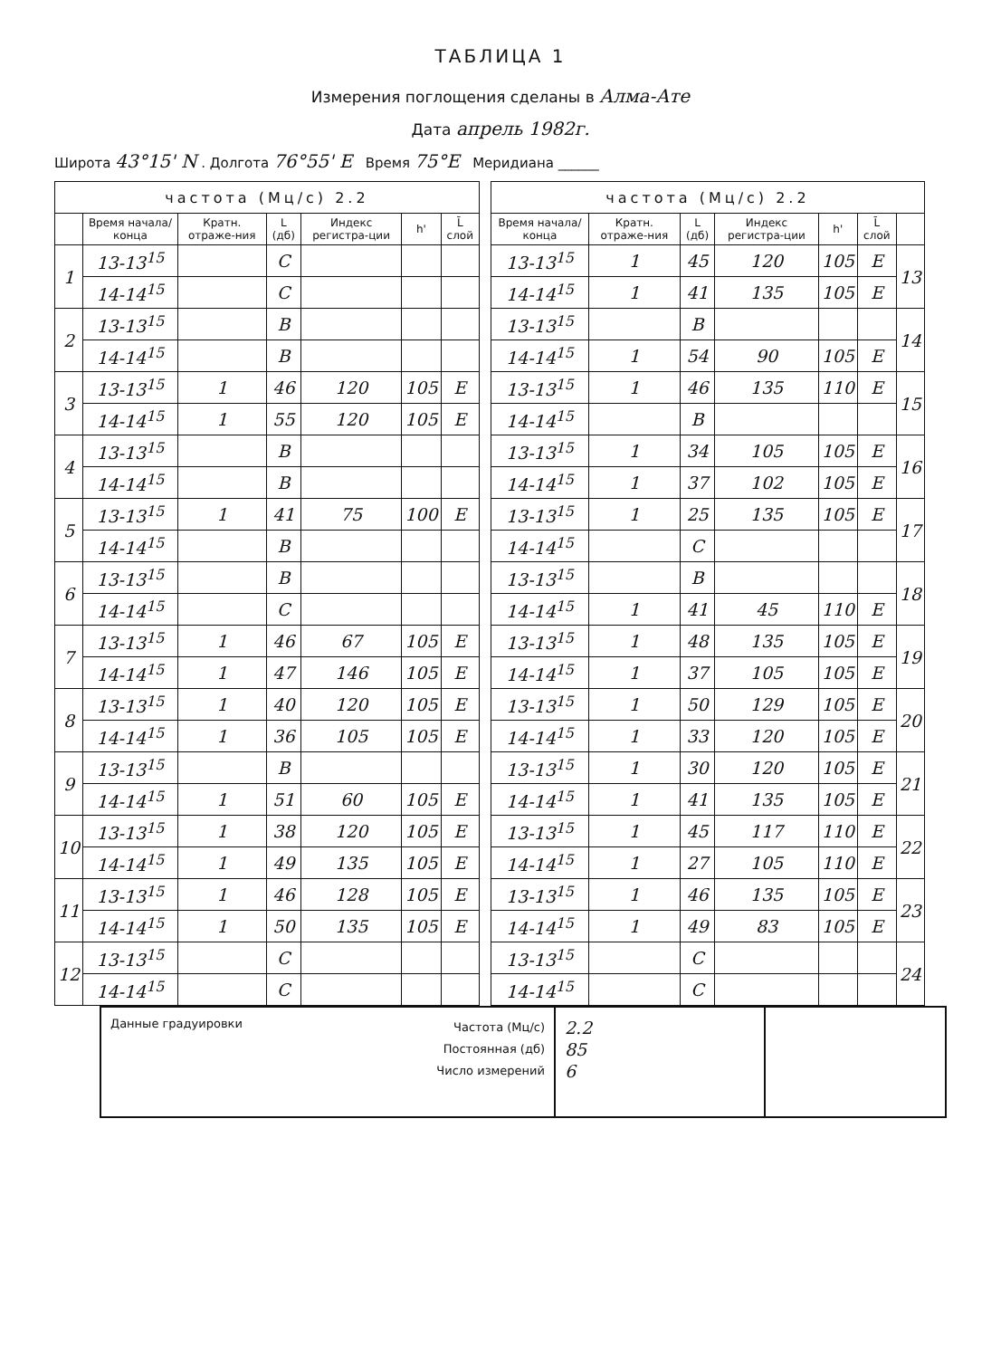ТАБЛИЦА 1
Измерения поглощения сделаны в Алма-Ате
Дата апрель 1982г.
Широта 43°15' N . Долгота 76°55' E Время 75°E Меридиана ______
| частота (Мц/с) 2.2 | | | | | | |
| --- | --- | --- | --- | --- | --- | --- |
| | Время начала/ конца | Кратн. отраже-ния | L (дб) | Индекс регистра-ции | h' | L̄ слой |
| 1 | 13-13<sup>15</sup> | | C | | | |
| | 14-14<sup>15</sup> | | C | | | |
| 2 | 13-13<sup>15</sup> | | B | | | |
| | 14-14<sup>15</sup> | | B | | | |
| 3 | 13-13<sup>15</sup> | 1 | 46 | 120 | 105 | E |
| | 14-14<sup>15</sup> | 1 | 55 | 120 | 105 | E |
| 4 | 13-13<sup>15</sup> | | B | | | |
| | 14-14<sup>15</sup> | | B | | | |
| 5 | 13-13<sup>15</sup> | 1 | 41 | 75 | 100 | E |
| | 14-14<sup>15</sup> | | B | | | |
| 6 | 13-13<sup>15</sup> | | B | | | |
| | 14-14<sup>15</sup> | | C | | | |
| 7 | 13-13<sup>15</sup> | 1 | 46 | 67 | 105 | E |
| | 14-14<sup>15</sup> | 1 | 47 | 146 | 105 | E |
| 8 | 13-13<sup>15</sup> | 1 | 40 | 120 | 105 | E |
| | 14-14<sup>15</sup> | 1 | 36 | 105 | 105 | E |
| 9 | 13-13<sup>15</sup> | | B | | | |
| | 14-14<sup>15</sup> | 1 | 51 | 60 | 105 | E |
| 10 | 13-13<sup>15</sup> | 1 | 38 | 120 | 105 | E |
| | 14-14<sup>15</sup> | 1 | 49 | 135 | 105 | E |
| 11 | 13-13<sup>15</sup> | 1 | 46 | 128 | 105 | E |
| | 14-14<sup>15</sup> | 1 | 50 | 135 | 105 | E |
| 12 | 13-13<sup>15</sup> | | C | | | |
| | 14-14<sup>15</sup> | | C | | | |
| частота (Мц/с) 2.2 | | | | | | |
| --- | --- | --- | --- | --- | --- | --- |
| Время начала/ конца | Кратн. отраже-ния | L (дб) | Индекс регистра-ции | h' | L̄ слой | |
| 13-13<sup>15</sup> | 1 | 45 | 120 | 105 | E | 13 |
| 14-14<sup>15</sup> | 1 | 41 | 135 | 105 | E | |
| 13-13<sup>15</sup> | | B | | | | 14 |
| 14-14<sup>15</sup> | 1 | 54 | 90 | 105 | E | |
| 13-13<sup>15</sup> | 1 | 46 | 135 | 110 | E | 15 |
| 14-14<sup>15</sup> | | B | | | | |
| 13-13<sup>15</sup> | 1 | 34 | 105 | 105 | E | 16 |
| 14-14<sup>15</sup> | 1 | 37 | 102 | 105 | E | |
| 13-13<sup>15</sup> | 1 | 25 | 135 | 105 | E | 17 |
| 14-14<sup>15</sup> | | C | | | | |
| 13-13<sup>15</sup> | | B | | | | 18 |
| 14-14<sup>15</sup> | 1 | 41 | 45 | 110 | E | |
| 13-13<sup>15</sup> | 1 | 48 | 135 | 105 | E | 19 |
| 14-14<sup>15</sup> | 1 | 37 | 105 | 105 | E | |
| 13-13<sup>15</sup> | 1 | 50 | 129 | 105 | E | 20 |
| 14-14<sup>15</sup> | 1 | 33 | 120 | 105 | E | |
| 13-13<sup>15</sup> | 1 | 30 | 120 | 105 | E | 21 |
| 14-14<sup>15</sup> | 1 | 41 | 135 | 105 | E | |
| 13-13<sup>15</sup> | 1 | 45 | 117 | 110 | E | 22 |
| 14-14<sup>15</sup> | 1 | 27 | 105 | 110 | E | |
| 13-13<sup>15</sup> | 1 | 46 | 135 | 105 | E | 23 |
| 14-14<sup>15</sup> | 1 | 49 | 83 | 105 | E | |
| 13-13<sup>15</sup> | | C | | | | 24 |
| 14-14<sup>15</sup> | | C | | | | |
Данные градуировки
Частота (Мц/с)
Постоянная (дб)
Число измерений
2.2
85
6